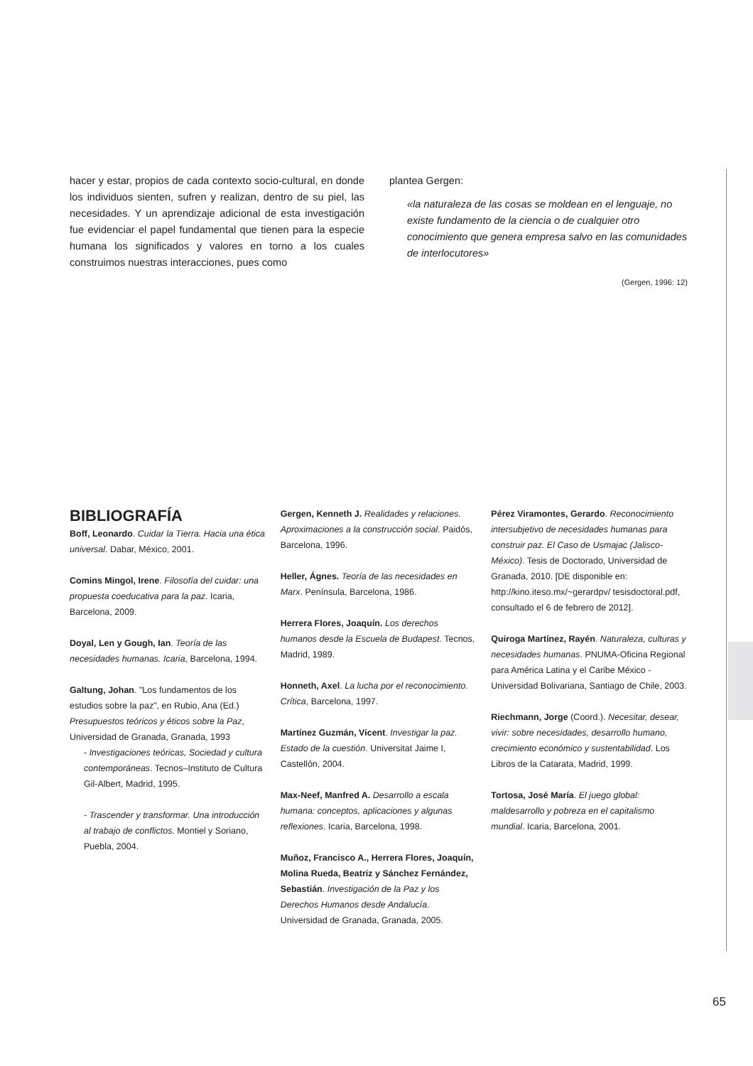hacer y estar, propios de cada contexto socio-cultural, en donde los individuos sienten, sufren y realizan, dentro de su piel, las necesidades. Y un aprendizaje adicional de esta investigación fue evidenciar el papel fundamental que tienen para la especie humana los significados y valores en torno a los cuales construimos nuestras interacciones, pues como
plantea Gergen:
«la naturaleza de las cosas se moldean en el lenguaje, no existe fundamento de la ciencia o de cualquier otro conocimiento que genera empresa salvo en las comunidades de interlocutores»
(Gergen, 1996: 12)
BIBLIOGRAFÍA
Boff, Leonardo. Cuidar la Tierra. Hacia una ética universal. Dabar, México, 2001.
Comins Mingol, Irene. Filosofía del cuidar: una propuesta coeducativa para la paz. Icaria, Barcelona, 2009.
Doyal, Len y Gough, Ian. Teoría de las necesidades humanas. Icaria, Barcelona, 1994.
Galtung, Johan. "Los fundamentos de los estudios sobre la paz", en Rubio, Ana (Ed.) Presupuestos teóricos y éticos sobre la Paz, Universidad de Granada, Granada, 1993
- Investigaciones teóricas, Sociedad y cultura contemporáneas. Tecnos–Instituto de Cultura Gil-Albert, Madrid, 1995.
- Trascender y transformar. Una introducción al trabajo de conflictos. Montiel y Soriano, Puebla, 2004.
Gergen, Kenneth J. Realidades y relaciones. Aproximaciones a la construcción social. Paidós, Barcelona, 1996.
Heller, Ágnes. Teoría de las necesidades en Marx. Península, Barcelona, 1986.
Herrera Flores, Joaquín. Los derechos humanos desde la Escuela de Budapest. Tecnos, Madrid, 1989.
Honneth, Axel. La lucha por el reconocimiento. Crítica, Barcelona, 1997.
Martínez Guzmán, Vicent. Investigar la paz. Estado de la cuestión. Universitat Jaime I, Castellón, 2004.
Max-Neef, Manfred A. Desarrollo a escala humana: conceptos, aplicaciones y algunas reflexiones. Icaria, Barcelona, 1998.
Muñoz, Francisco A., Herrera Flores, Joaquín, Molina Rueda, Beatriz y Sánchez Fernández, Sebastián. Investigación de la Paz y los Derechos Humanos desde Andalucía. Universidad de Granada, Granada, 2005.
Pérez Viramontes, Gerardo. Reconocimiento intersubjetivo de necesidades humanas para construir paz. El Caso de Usmajac (Jalisco-México). Tesis de Doctorado, Universidad de Granada, 2010. [DE disponible en: http://kino.iteso.mx/~gerardpv/ tesisdoctoral.pdf, consultado el 6 de febrero de 2012].
Quiroga Martínez, Rayén. Naturaleza, culturas y necesidades humanas. PNUMA-Oficina Regional para América Latina y el Caribe México - Universidad Bolivariana, Santiago de Chile, 2003.
Riechmann, Jorge (Coord.). Necesitar, desear, vivir: sobre necesidades, desarrollo humano, crecimiento económico y sustentabilidad. Los Libros de la Catarata, Madrid, 1999.
Tortosa, José María. El juego global: maldesarrollo y pobreza en el capitalismo mundial. Icaria, Barcelona, 2001.
65